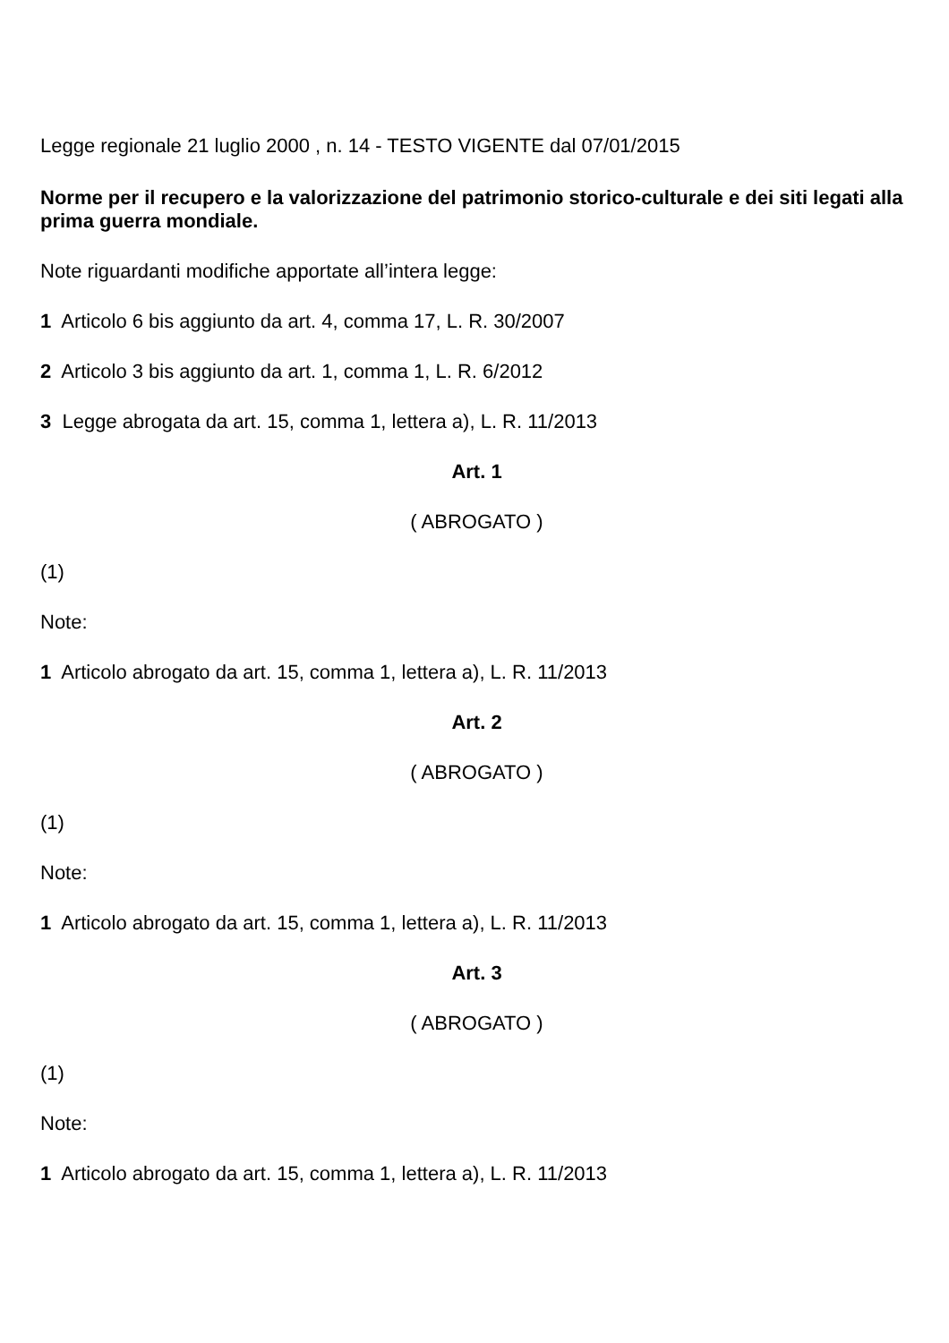Legge regionale 21 luglio 2000 , n. 14 - TESTO VIGENTE dal 07/01/2015
Norme per il recupero e la valorizzazione del patrimonio storico-culturale e dei siti legati alla prima guerra mondiale.
Note riguardanti modifiche apportate all’intera legge:
1 Articolo 6 bis aggiunto da art. 4, comma 17, L. R. 30/2007
2 Articolo 3 bis aggiunto da art. 1, comma 1, L. R. 6/2012
3 Legge abrogata da art. 15, comma 1, lettera a), L. R. 11/2013
Art. 1
( ABROGATO )
(1)
Note:
1 Articolo abrogato da art. 15, comma 1, lettera a), L. R. 11/2013
Art. 2
( ABROGATO )
(1)
Note:
1 Articolo abrogato da art. 15, comma 1, lettera a), L. R. 11/2013
Art. 3
( ABROGATO )
(1)
Note:
1 Articolo abrogato da art. 15, comma 1, lettera a), L. R. 11/2013